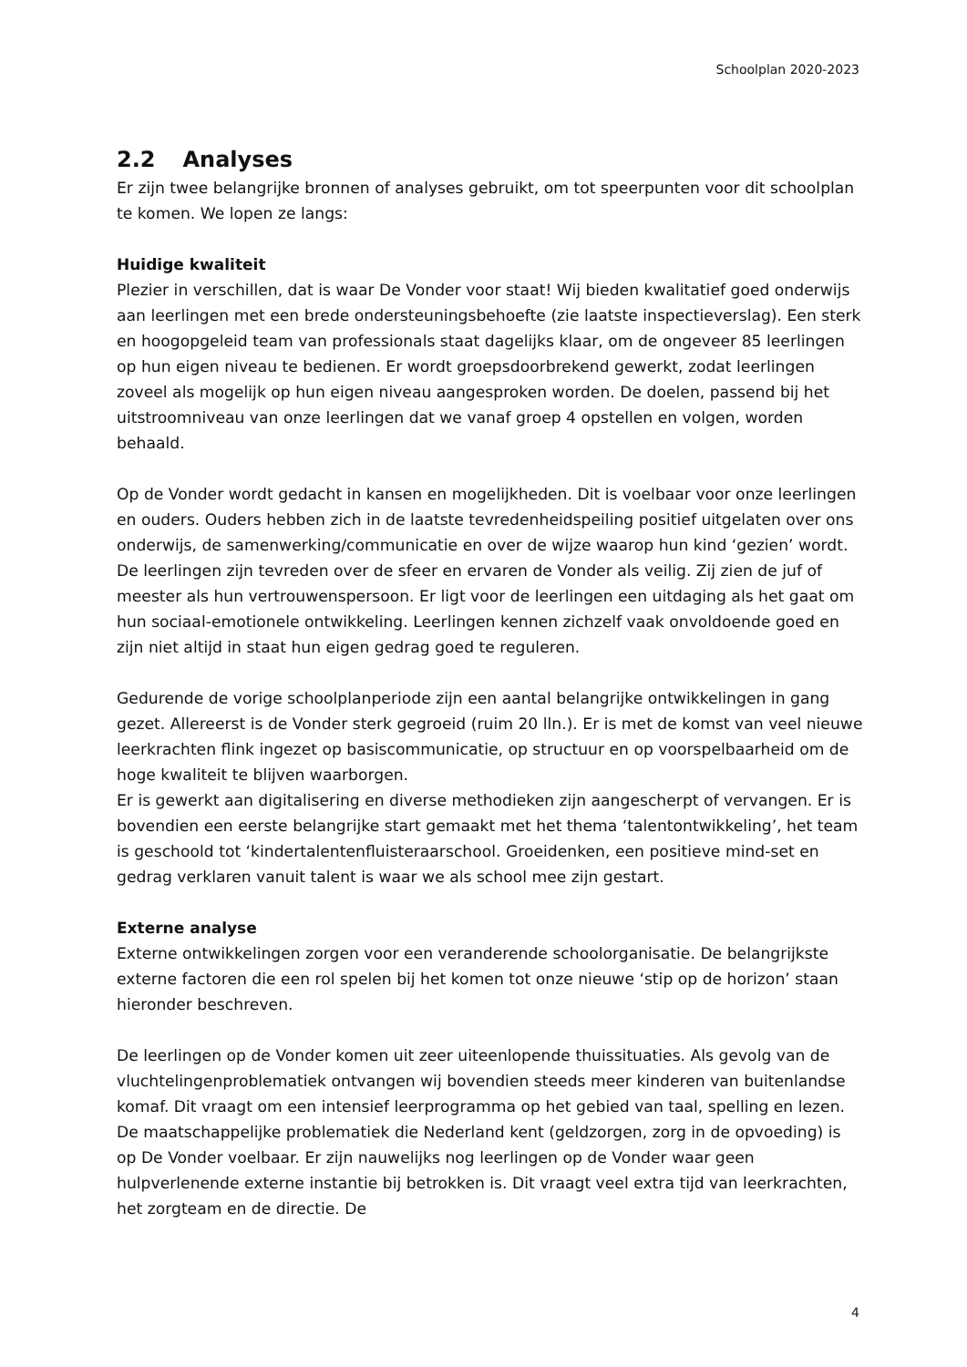Schoolplan 2020-2023
2.2 Analyses
Er zijn twee belangrijke bronnen of analyses gebruikt, om tot speerpunten voor dit schoolplan te komen. We lopen ze langs:
Huidige kwaliteit
Plezier in verschillen, dat is waar De Vonder voor staat! Wij bieden kwalitatief goed onderwijs aan leerlingen met een brede ondersteuningsbehoefte (zie laatste inspectieverslag). Een sterk en hoogopgeleid team van professionals staat dagelijks klaar, om de ongeveer 85 leerlingen op hun eigen niveau te bedienen. Er wordt groepsdoorbrekend gewerkt, zodat leerlingen zoveel als mogelijk op hun eigen niveau aangesproken worden. De doelen, passend bij het uitstroomniveau van onze leerlingen dat we vanaf groep 4 opstellen en volgen, worden behaald.
Op de Vonder wordt gedacht in kansen en mogelijkheden. Dit is voelbaar voor onze leerlingen en ouders. Ouders hebben zich in de laatste tevredenheidspeiling positief uitgelaten over ons onderwijs, de samenwerking/communicatie en over de wijze waarop hun kind ‘gezien’ wordt. De leerlingen zijn tevreden over de sfeer en ervaren de Vonder als veilig. Zij zien de juf of meester als hun vertrouwenspersoon. Er ligt voor de leerlingen een uitdaging als het gaat om hun sociaal-emotionele ontwikkeling. Leerlingen kennen zichzelf vaak onvoldoende goed en zijn niet altijd in staat hun eigen gedrag goed te reguleren.
Gedurende de vorige schoolplanperiode zijn een aantal belangrijke ontwikkelingen in gang gezet. Allereerst is de Vonder sterk gegroeid (ruim 20 lln.). Er is met de komst van veel nieuwe leerkrachten flink ingezet op basiscommunicatie, op structuur en op voorspelbaarheid om de hoge kwaliteit te blijven waarborgen.
Er is gewerkt aan digitalisering en diverse methodieken zijn aangescherpt of vervangen. Er is bovendien een eerste belangrijke start gemaakt met het thema ‘talentontwikkeling’, het team is geschoold tot ‘kindertalentenfluisteraarschool. Groeidenken, een positieve mind-set en gedrag verklaren vanuit talent is waar we als school mee zijn gestart.
Externe analyse
Externe ontwikkelingen zorgen voor een veranderende schoolorganisatie. De belangrijkste externe factoren die een rol spelen bij het komen tot onze nieuwe ‘stip op de horizon’ staan hieronder beschreven.
De leerlingen op de Vonder komen uit zeer uiteenlopende thuissituaties. Als gevolg van de vluchtelingenproblematiek ontvangen wij bovendien steeds meer kinderen van buitenlandse komaf. Dit vraagt om een intensief leerprogramma op het gebied van taal, spelling en lezen. De maatschappelijke problematiek die Nederland kent (geldzorgen, zorg in de opvoeding) is op De Vonder voelbaar. Er zijn nauwelijks nog leerlingen op de Vonder waar geen hulpverlenende externe instantie bij betrokken is. Dit vraagt veel extra tijd van leerkrachten, het zorgteam en de directie. De
4